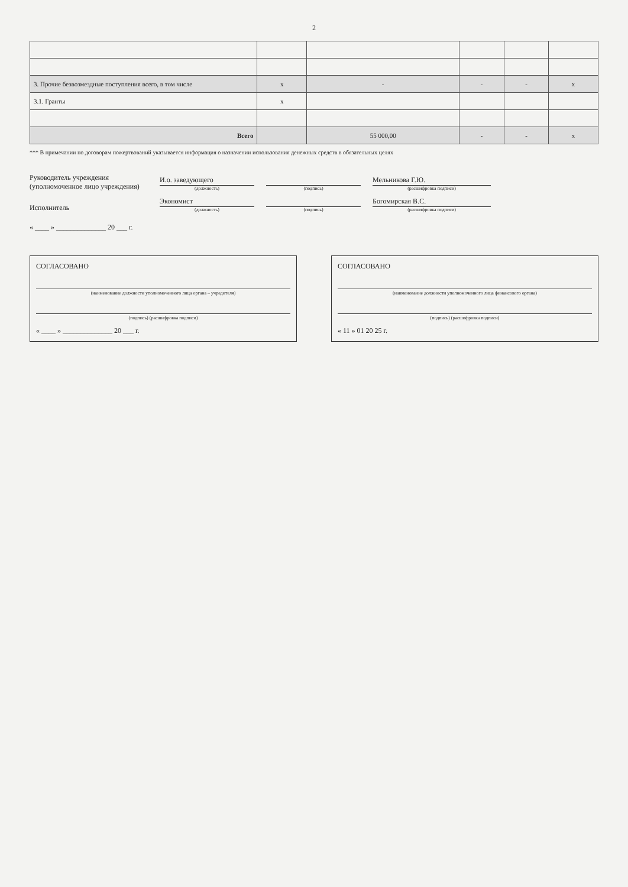2
| 3. Прочие безвозмездные поступления всего, в том числе | x | - | - | - | x |
| 3.1. Гранты | x | | | | |
| Всего | | 55 000,00 | - | - | x |
*** В примечании по договорам пожертвований указывается информация о назначении использования денежных средств в обязательных целях
Руководитель учреждения
(уполномоченное лицо учреждения)
И.о. заведующего
(должность)
(подпись)
Мельникова Г.Ю.
(расшифровка подписи)
Исполнитель
Экономист
(должность)
(подпись)
Богомирская В.С.
(расшифровка подписи)
« ____ » ______________ 20 ___ г.
СОГЛАСОВАНО
(наименование должности уполномоченного лица органа – учредителя)
(подпись) (расшифровка подписи)
« ____ » ______________ 20 ___ г.
СОГЛАСОВАНО
(наименование должности уполномоченного лица финансового органа)
(подпись) (расшифровка подписи)
« 11 » 01 20 25 г.